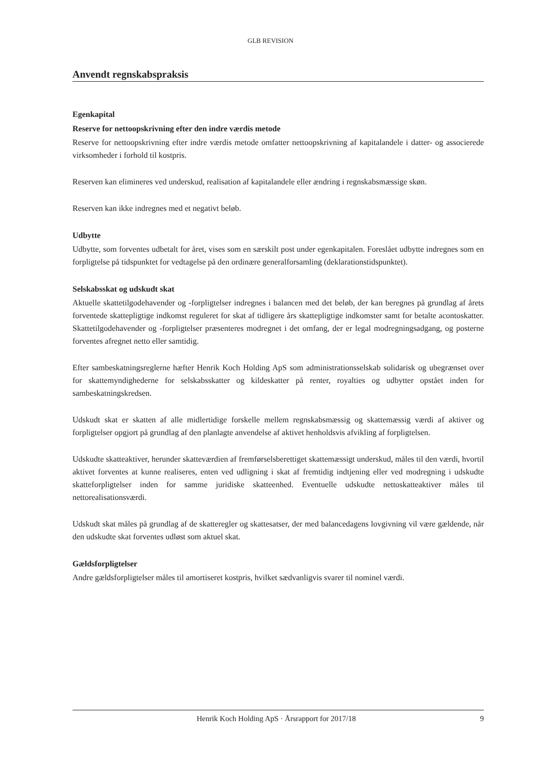GLB REVISION
Anvendt regnskabspraksis
Egenkapital
Reserve for nettoopskrivning efter den indre værdis metode
Reserve for nettoopskrivning efter indre værdis metode omfatter nettoopskrivning af kapitalandele i datter- og associerede virksomheder i forhold til kostpris.
Reserven kan elimineres ved underskud, realisation af kapitalandele eller ændring i regnskabsmæssige skøn.
Reserven kan ikke indregnes med et negativt beløb.
Udbytte
Udbytte, som forventes udbetalt for året, vises som en særskilt post under egenkapitalen. Foreslået udbytte indregnes som en forpligtelse på tidspunktet for vedtagelse på den ordinære generalforsamling (deklarationstidspunktet).
Selskabsskat og udskudt skat
Aktuelle skattetilgodehavender og -forpligtelser indregnes i balancen med det beløb, der kan beregnes på grundlag af årets forventede skattepligtige indkomst reguleret for skat af tidligere års skattepligtige indkomster samt for betalte acontoskatter. Skattetilgodehavender og -forpligtelser præsenteres modregnet i det omfang, der er legal modregningsadgang, og posterne forventes afregnet netto eller samtidig.
Efter sambeskatningsreglerne hæfter Henrik Koch Holding ApS som administrationsselskab solidarisk og ubegrænset over for skattemyndighederne for selskabsskatter og kildeskatter på renter, royalties og udbytter opstået inden for sambeskatningskredsen.
Udskudt skat er skatten af alle midlertidige forskelle mellem regnskabsmæssig og skattemæssig værdi af aktiver og forpligtelser opgjort på grundlag af den planlagte anvendelse af aktivet henholdsvis afvikling af forpligtelsen.
Udskudte skatteaktiver, herunder skatteværdien af fremførselsberettiget skattemæssigt underskud, måles til den værdi, hvortil aktivet forventes at kunne realiseres, enten ved udligning i skat af fremtidig indtjening eller ved modregning i udskudte skatteforpligtelser inden for samme juridiske skatteenhed. Eventuelle udskudte nettoskatteaktiver måles til nettorealisationsværdi.
Udskudt skat måles på grundlag af de skatteregler og skattesatser, der med balancedagens lovgivning vil være gældende, når den udskudte skat forventes udløst som aktuel skat.
Gældsforpligtelser
Andre gældsforpligtelser måles til amortiseret kostpris, hvilket sædvanligvis svarer til nominel værdi.
Henrik Koch Holding ApS · Årsrapport for 2017/18 9